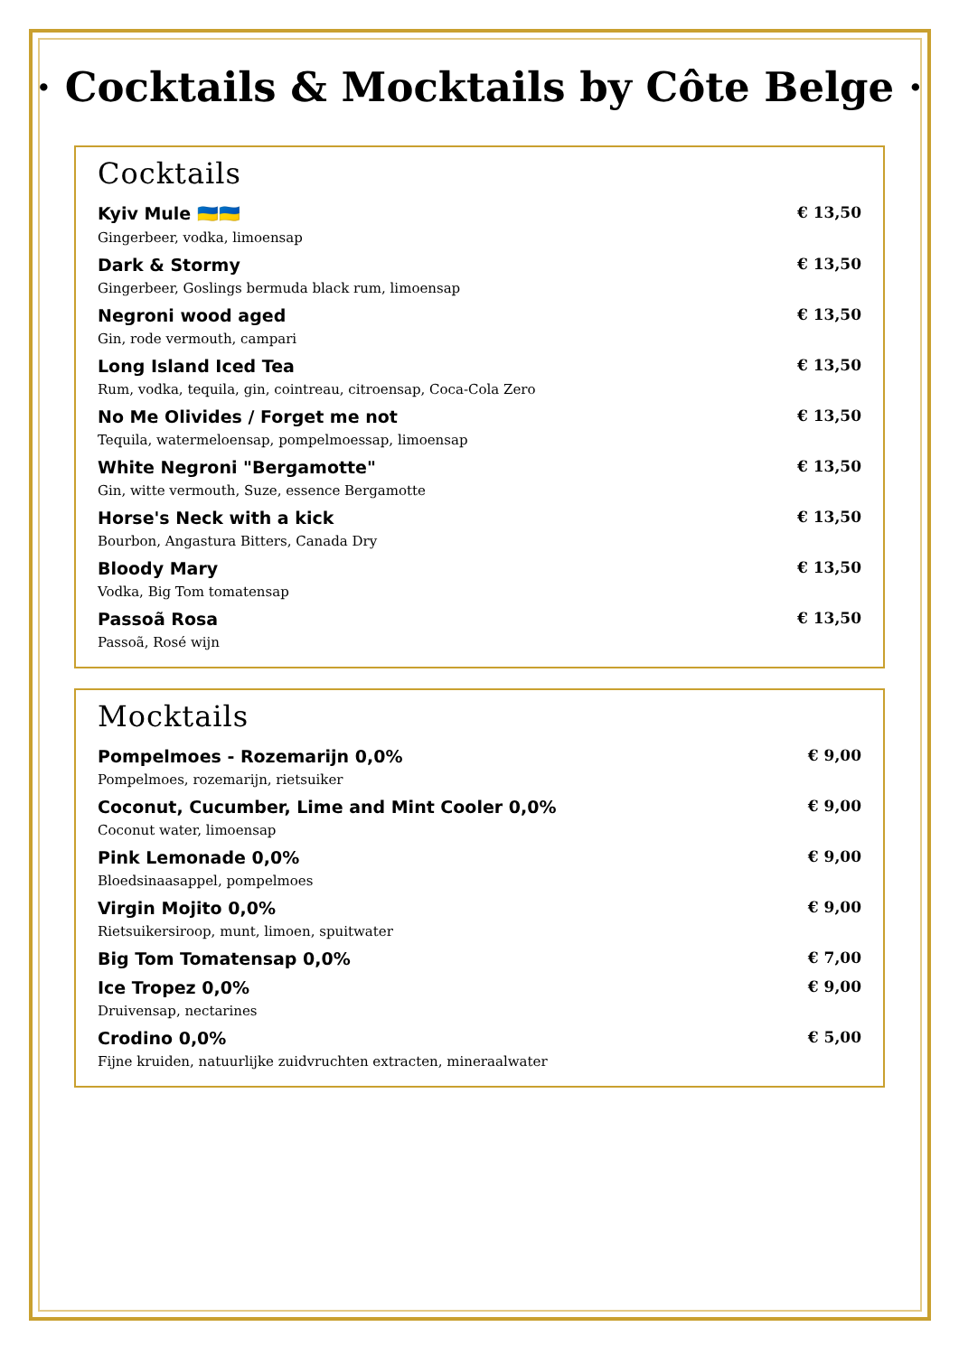· Cocktails & Mocktails by Côte Belge ·
Cocktails
Kyiv Mule 🇺🇦🇺🇦 € 13,50
Gingerbeer, vodka, limoensap
Dark & Stormy € 13,50
Gingerbeer, Goslings bermuda black rum, limoensap
Negroni wood aged € 13,50
Gin, rode vermouth, campari
Long Island Iced Tea € 13,50
Rum, vodka, tequila, gin, cointreau, citroensap, Coca-Cola Zero
No Me Olivides / Forget me not € 13,50
Tequila, watermeloensap, pompelmoessap, limoensap
White Negroni "Bergamotte" € 13,50
Gin, witte vermouth, Suze, essence Bergamotte
Horse's Neck with a kick € 13,50
Bourbon, Angastura Bitters, Canada Dry
Bloody Mary € 13,50
Vodka, Big Tom tomatensap
Passoã Rosa € 13,50
Passoã, Rosé wijn
Mocktails
Pompelmoes - Rozemarijn 0,0% € 9,00
Pompelmoes, rozemarijn, rietsuiker
Coconut, Cucumber, Lime and Mint Cooler 0,0% € 9,00
Coconut water, limoensap
Pink Lemonade 0,0% € 9,00
Bloedsinaasappel, pompelmoes
Virgin Mojito 0,0% € 9,00
Rietsuikersiroop, munt, limoen, spuitwater
Big Tom Tomatensap 0,0% € 7,00
Ice Tropez 0,0% € 9,00
Druivensap, nectarines
Crodino 0,0% € 5,00
Fijne kruiden, natuurlijke zuidvruchten extracten, mineraalwater